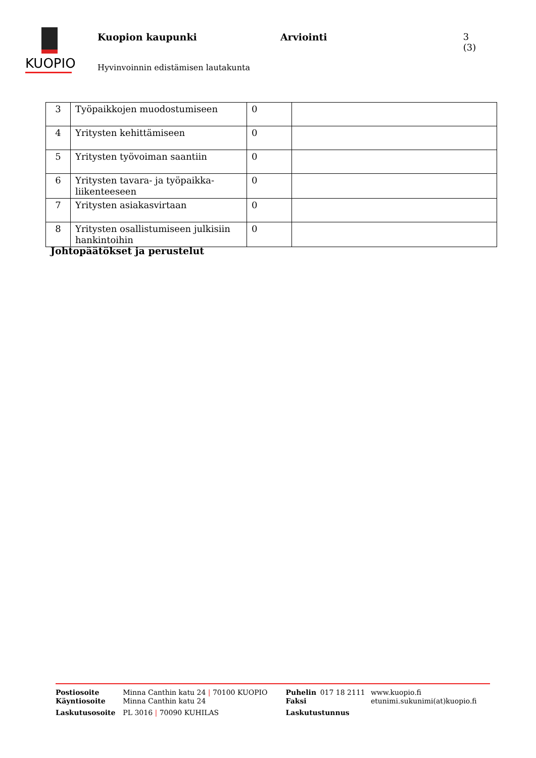KUOPIO
Kuopion kaupunki Arviointi 3 (3)
Hyvinvoinnin edistämisen lautakunta
| 3 | Työpaikkojen muodostumiseen | 0 | |
| 4 | Yritysten kehittämiseen | 0 | |
| 5 | Yritysten työvoiman saantiin | 0 | |
| 6 | Yritysten tavara- ja työpaikka-liikenteeseen | 0 | |
| 7 | Yritysten asiakasvirtaan | 0 | |
| 8 | Yritysten osallistumiseen julkisiin hankintoihin | 0 | |
Johtopäätökset ja perustelut
| Postiosoite | Minna Canthin katu 24 / 70100 KUOPIO | Puhelin | 017 18 2111 | www.kuopio.fi |
| Käyntiosoite | Minna Canthin katu 24 | Faksi | | etunimi.sukunimi(at)kuopio.fi |
| Laskutusosoite | PL 3016 / 70090 KUHILAS | Laskutustunnus | | |